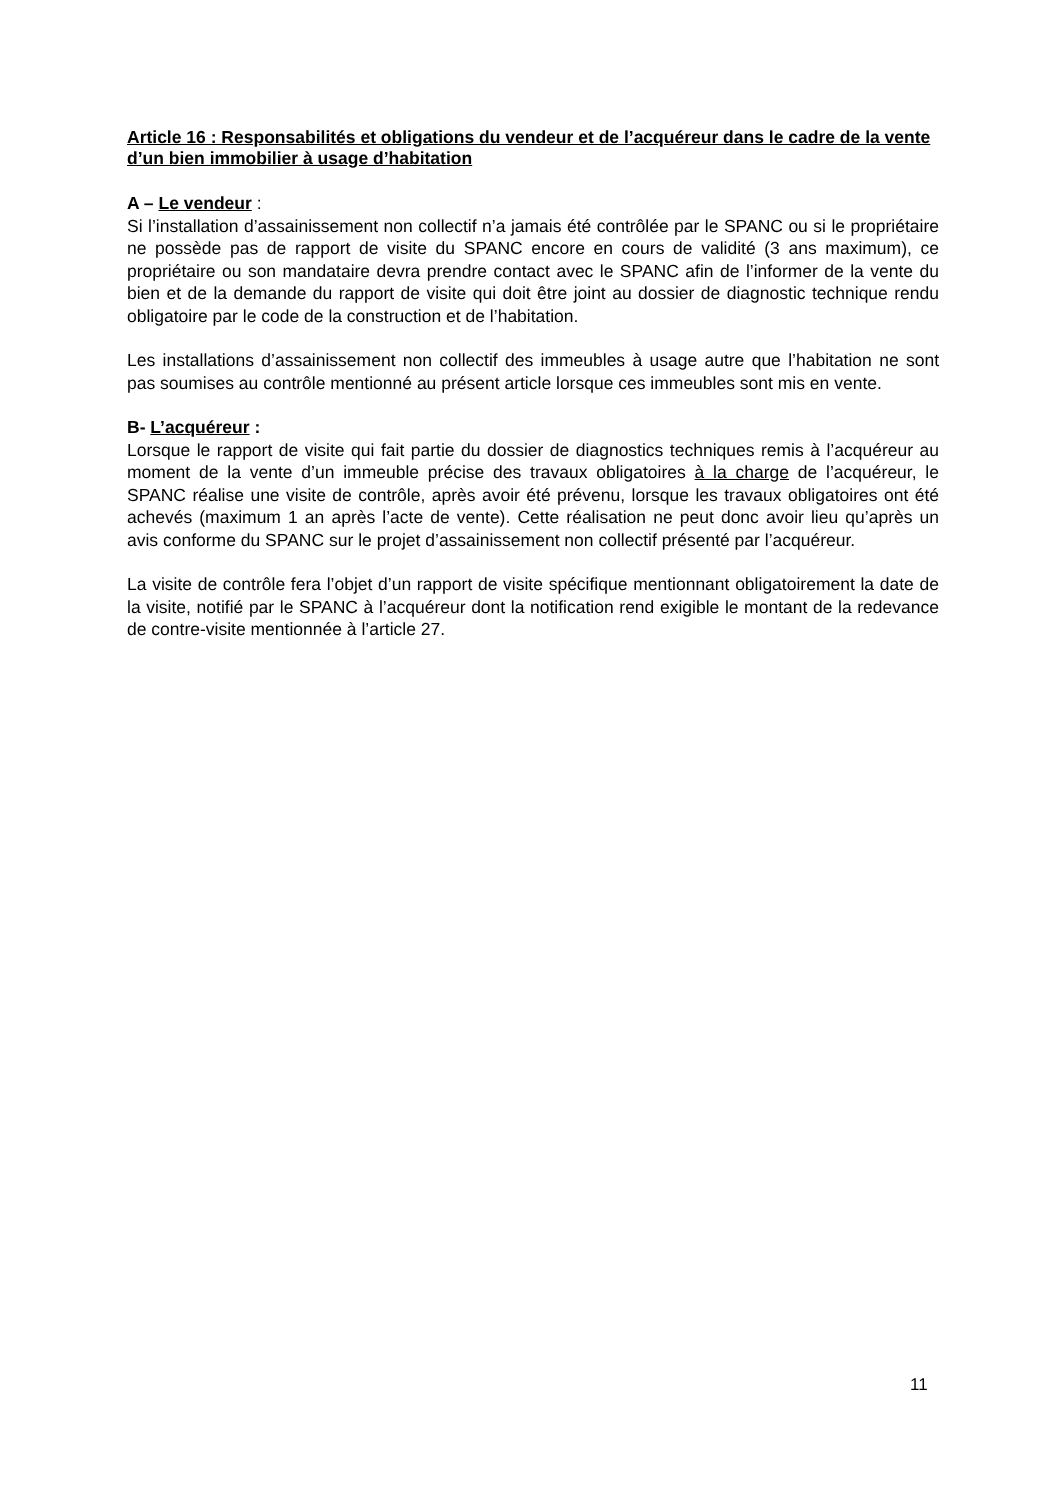Article 16 : Responsabilités et obligations du vendeur et de l’acquéreur dans le cadre de la vente d’un bien immobilier à usage d’habitation
A – Le vendeur :
Si l’installation d’assainissement non collectif n’a jamais été contrôlée par le SPANC ou si le propriétaire ne possède pas de rapport de visite du SPANC encore en cours de validité (3 ans maximum), ce propriétaire ou son mandataire devra prendre contact avec le SPANC afin de l’informer de la vente du bien et de la demande du rapport de visite qui doit être joint au dossier de diagnostic technique rendu obligatoire par le code de la construction et de l’habitation.
Les installations d’assainissement non collectif des immeubles à usage autre que l’habitation ne sont pas soumises au contrôle mentionné au présent article lorsque ces immeubles sont mis en vente.
B- L’acquéreur :
Lorsque le rapport de visite qui fait partie du dossier de diagnostics techniques remis à l’acquéreur au moment de la vente d’un immeuble précise des travaux obligatoires à la charge de l’acquéreur, le SPANC réalise une visite de contrôle, après avoir été prévenu, lorsque les travaux obligatoires ont été achevés (maximum 1 an après l’acte de vente). Cette réalisation ne peut donc avoir lieu qu’après un avis conforme du SPANC sur le projet d’assainissement non collectif présenté par l’acquéreur.
La visite de contrôle fera l’objet d’un rapport de visite spécifique mentionnant obligatoirement la date de la visite, notifié par le SPANC à l’acquéreur dont la notification rend exigible le montant de la redevance de contre-visite mentionnée à l’article 27.
11